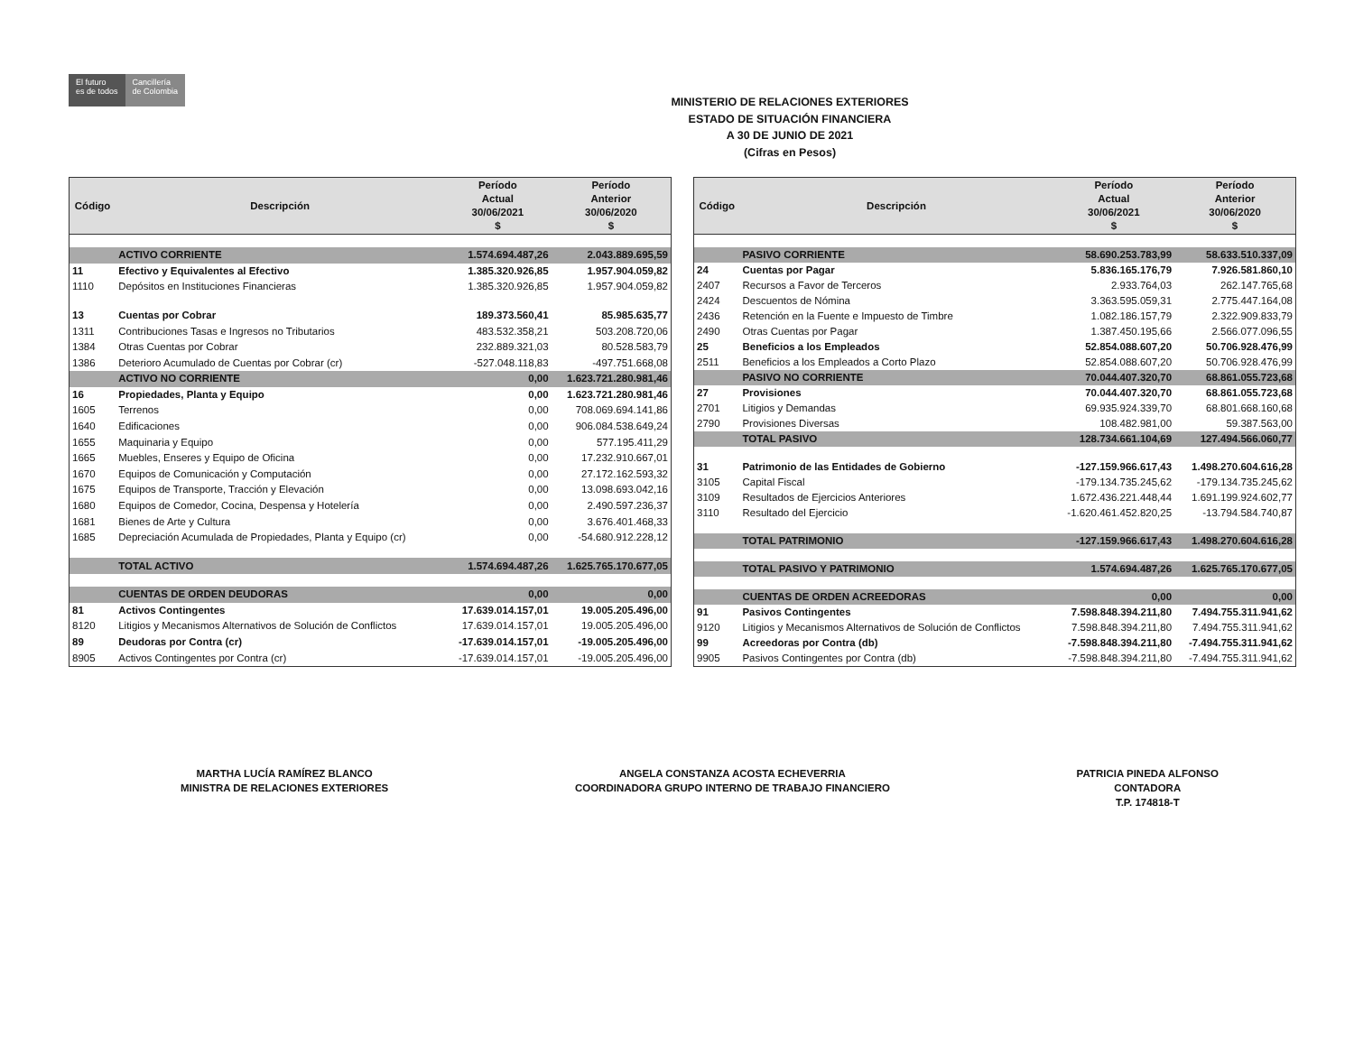El futuro
es de todos
Cancillería
de Colombia
MINISTERIO DE RELACIONES EXTERIORES
ESTADO DE SITUACIÓN FINANCIERA
A 30 DE JUNIO DE 2021
(Cifras en Pesos)
| Código | Descripción | Período Actual 30/06/2021 $ | Período Anterior 30/06/2020 $ |
| --- | --- | --- | --- |
| | ACTIVO CORRIENTE | 1.574.694.487,26 | 2.043.889.695,59 |
| 11 | Efectivo y Equivalentes al Efectivo | 1.385.320.926,85 | 1.957.904.059,82 |
| 1110 | Depósitos en Instituciones Financieras | 1.385.320.926,85 | 1.957.904.059,82 |
| 13 | Cuentas por Cobrar | 189.373.560,41 | 85.985.635,77 |
| 1311 | Contribuciones Tasas e Ingresos no Tributarios | 483.532.358,21 | 503.208.720,06 |
| 1384 | Otras Cuentas por Cobrar | 232.889.321,03 | 80.528.583,79 |
| 1386 | Deterioro Acumulado de Cuentas por Cobrar (cr) | -527.048.118,83 | -497.751.668,08 |
| | ACTIVO NO CORRIENTE | 0,00 | 1.623.721.280.981,46 |
| 16 | Propiedades, Planta y Equipo | 0,00 | 1.623.721.280.981,46 |
| 1605 | Terrenos | 0,00 | 708.069.694.141,86 |
| 1640 | Edificaciones | 0,00 | 906.084.538.649,24 |
| 1655 | Maquinaria y Equipo | 0,00 | 577.195.411,29 |
| 1665 | Muebles, Enseres y Equipo de Oficina | 0,00 | 17.232.910.667,01 |
| 1670 | Equipos de Comunicación y Computación | 0,00 | 27.172.162.593,32 |
| 1675 | Equipos de Transporte, Tracción y Elevación | 0,00 | 13.098.693.042,16 |
| 1680 | Equipos de Comedor, Cocina, Despensa y Hotelería | 0,00 | 2.490.597.236,37 |
| 1681 | Bienes de Arte y Cultura | 0,00 | 3.676.401.468,33 |
| 1685 | Depreciación Acumulada de Propiedades, Planta y Equipo (cr) | 0,00 | -54.680.912.228,12 |
| | TOTAL ACTIVO | 1.574.694.487,26 | 1.625.765.170.677,05 |
| | CUENTAS DE ORDEN DEUDORAS | 0,00 | 0,00 |
| 81 | Activos Contingentes | 17.639.014.157,01 | 19.005.205.496,00 |
| 8120 | Litigios y Mecanismos Alternativos de Solución de Conflictos | 17.639.014.157,01 | 19.005.205.496,00 |
| 89 | Deudoras por Contra (cr) | -17.639.014.157,01 | -19.005.205.496,00 |
| 8905 | Activos Contingentes por Contra (cr) | -17.639.014.157,01 | -19.005.205.496,00 |
| Código | Descripción | Período Actual 30/06/2021 $ | Período Anterior 30/06/2020 $ |
| --- | --- | --- | --- |
| | PASIVO CORRIENTE | 58.690.253.783,99 | 58.633.510.337,09 |
| 24 | Cuentas por Pagar | 5.836.165.176,79 | 7.926.581.860,10 |
| 2407 | Recursos a Favor de Terceros | 2.933.764,03 | 262.147.765,68 |
| 2424 | Descuentos de Nómina | 3.363.595.059,31 | 2.775.447.164,08 |
| 2436 | Retención en la Fuente e Impuesto de Timbre | 1.082.186.157,79 | 2.322.909.833,79 |
| 2490 | Otras Cuentas por Pagar | 1.387.450.195,66 | 2.566.077.096,55 |
| 25 | Beneficios a los Empleados | 52.854.088.607,20 | 50.706.928.476,99 |
| 2511 | Beneficios a los Empleados a Corto Plazo | 52.854.088.607,20 | 50.706.928.476,99 |
| | PASIVO NO CORRIENTE | 70.044.407.320,70 | 68.861.055.723,68 |
| 27 | Provisiones | 70.044.407.320,70 | 68.861.055.723,68 |
| 2701 | Litigios y Demandas | 69.935.924.339,70 | 68.801.668.160,68 |
| 2790 | Provisiones Diversas | 108.482.981,00 | 59.387.563,00 |
| | TOTAL PASIVO | 128.734.661.104,69 | 127.494.566.060,77 |
| 31 | Patrimonio de las Entidades de Gobierno | -127.159.966.617,43 | 1.498.270.604.616,28 |
| 3105 | Capital Fiscal | -179.134.735.245,62 | -179.134.735.245,62 |
| 3109 | Resultados de Ejercicios Anteriores | 1.672.436.221.448,44 | 1.691.199.924.602,77 |
| 3110 | Resultado del Ejercicio | -1.620.461.452.820,25 | -13.794.584.740,87 |
| | TOTAL PATRIMONIO | -127.159.966.617,43 | 1.498.270.604.616,28 |
| | TOTAL PASIVO Y PATRIMONIO | 1.574.694.487,26 | 1.625.765.170.677,05 |
| | CUENTAS DE ORDEN ACREEDORAS | 0,00 | 0,00 |
| 91 | Pasivos Contingentes | 7.598.848.394.211,80 | 7.494.755.311.941,62 |
| 9120 | Litigios y Mecanismos Alternativos de Solución de Conflictos | 7.598.848.394.211,80 | 7.494.755.311.941,62 |
| 99 | Acreedoras por Contra (db) | -7.598.848.394.211,80 | -7.494.755.311.941,62 |
| 9905 | Pasivos Contingentes por Contra (db) | -7.598.848.394.211,80 | -7.494.755.311.941,62 |
MARTHA LUCÍA RAMÍREZ BLANCO
MINISTRA DE RELACIONES EXTERIORES
ANGELA CONSTANZA ACOSTA ECHEVERRIA
COORDINADORA GRUPO INTERNO DE TRABAJO FINANCIERO
PATRICIA PINEDA ALFONSO
CONTADORA
T.P. 174818-T